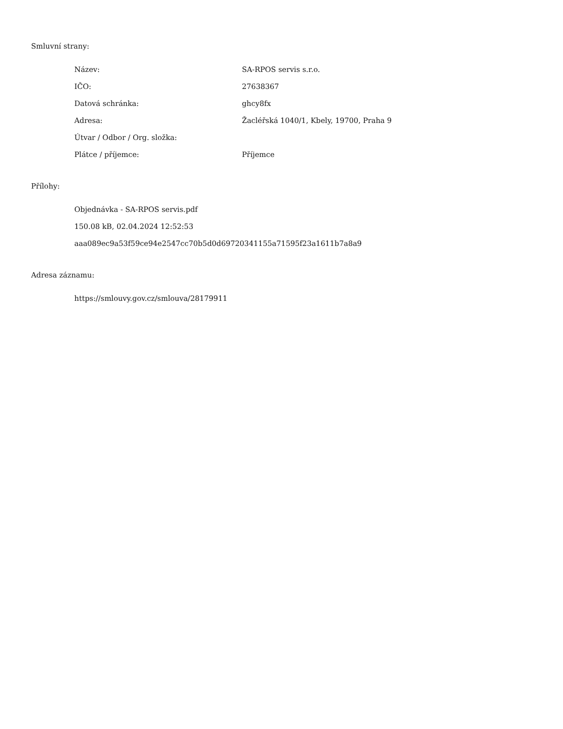Smluvní strany:
| Název: | SA-RPOS servis s.r.o. |
| IČO: | 27638367 |
| Datová schránka: | ghcy8fx |
| Adresa: | Žacléřská 1040/1, Kbely, 19700, Praha 9 |
| Útvar / Odbor / Org. složka: | |
| Plátce / příjemce: | Příjemce |
Přílohy:
Objednávka - SA-RPOS servis.pdf
150.08 kB, 02.04.2024 12:52:53
aaa089ec9a53f59ce94e2547cc70b5d0d69720341155a71595f23a1611b7a8a9
Adresa záznamu:
https://smlouvy.gov.cz/smlouva/28179911